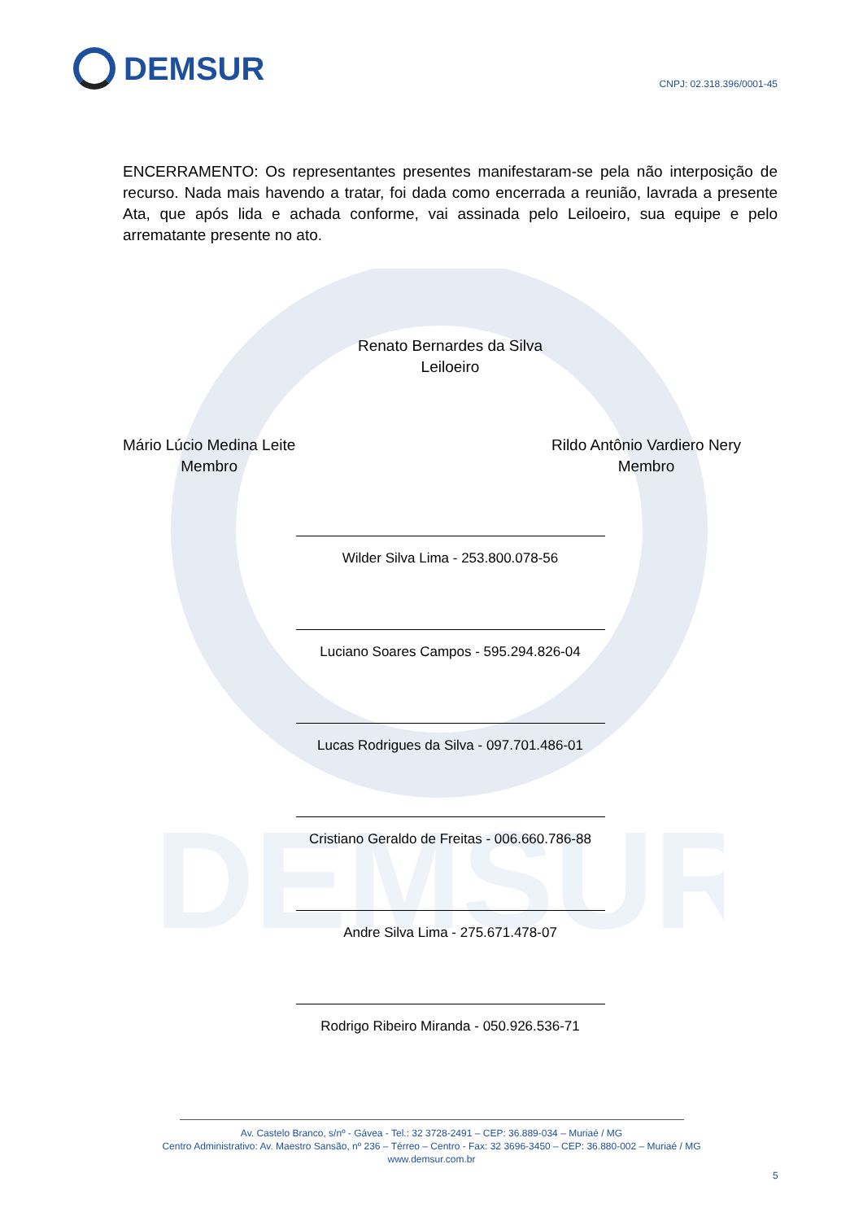DEMSUR
DEMSUR
CNPJ: 02.318.396/0001-45
ENCERRAMENTO: Os representantes presentes manifestaram-se pela não interposição de recurso. Nada mais havendo a tratar, foi dada como encerrada a reunião, lavrada a presente Ata, que após lida e achada conforme, vai assinada pelo Leiloeiro, sua equipe e pelo arrematante presente no ato.
Renato Bernardes da Silva
Leiloeiro
Mário Lúcio Medina Leite
Membro
Rildo Antônio Vardiero Nery
Membro
Wilder Silva Lima - 253.800.078-56
Luciano Soares Campos - 595.294.826-04
Lucas Rodrigues da Silva - 097.701.486-01
Cristiano Geraldo de Freitas - 006.660.786-88
Andre Silva Lima - 275.671.478-07
Rodrigo Ribeiro Miranda - 050.926.536-71
Av. Castelo Branco, s/nº - Gávea - Tel.: 32 3728-2491 – CEP: 36.889-034 – Muriaé / MG
Centro Administrativo: Av. Maestro Sansão, nº 236 – Térreo – Centro - Fax: 32 3696-3450 – CEP: 36.880-002 – Muriaé / MG
www.demsur.com.br
5